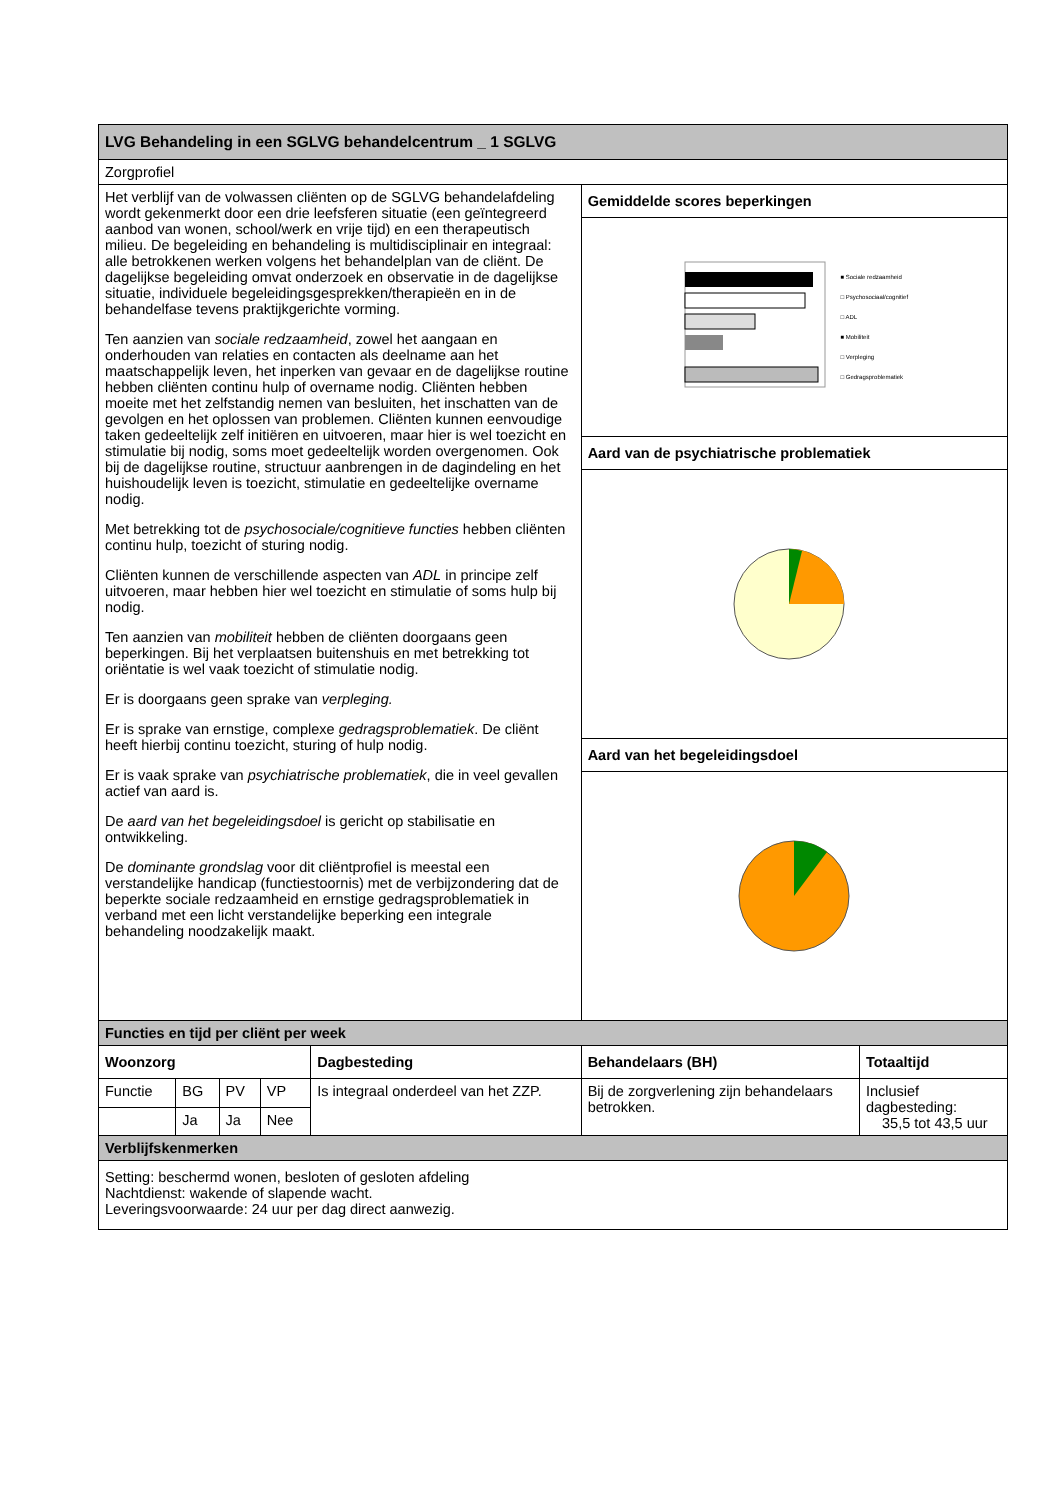| LVG Behandeling in een SGLVG behandelcentrum _ 1 SGLVG | | | | | | |
| Zorgprofiel | | | | | | |
| Het verblijf van de volwassen cliënten op de SGLVG behandelafdeling wordt gekenmerkt door een drie leefsferen situatie (een geïntegreerd aanbod van wonen, school/werk en vrije tijd) en een therapeutisch milieu. De begeleiding en behandeling is multidisciplinair en integraal: alle betrokkenen werken volgens het behandelplan van de cliënt. De dagelijkse begeleiding omvat onderzoek en observatie in de dagelijkse situatie, individuele begeleidingsgesprekken/therapieën en in de behandelfase tevens praktijkgerichte vorming. Ten aanzien van sociale redzaamheid , zowel het aangaan en onderhouden van relaties en contacten als deelname aan het maatschappelijk leven, het inperken van gevaar en de dagelijkse routine hebben cliënten continu hulp of overname nodig. Cliënten hebben moeite met het zelfstandig nemen van besluiten, het inschatten van de gevolgen en het oplossen van problemen. Cliënten kunnen eenvoudige taken gedeeltelijk zelf initiëren en uitvoeren, maar hier is wel toezicht en stimulatie bij nodig, soms moet gedeeltelijk worden overgenomen. Ook bij de dagelijkse routine, structuur aanbrengen in de dagindeling en het huishoudelijk leven is toezicht, stimulatie en gedeeltelijke overname nodig. Met betrekking tot de psychosociale/cognitieve functies hebben cliënten continu hulp, toezicht of sturing nodig. Cliënten kunnen de verschillende aspecten van ADL in principe zelf uitvoeren, maar hebben hier wel toezicht en stimulatie of soms hulp bij nodig. Ten aanzien van mobiliteit hebben de cliënten doorgaans geen beperkingen. Bij het verplaatsen buitenshuis en met betrekking tot oriëntatie is wel vaak toezicht of stimulatie nodig. Er is doorgaans geen sprake van verpleging. Er is sprake van ernstige, complexe gedragsproblematiek . De cliënt heeft hierbij continu toezicht, sturing of hulp nodig. Er is vaak sprake van psychiatrische problematiek , die in veel gevallen actief van aard is. De aard van het begeleidingsdoel is gericht op stabilisatie en ontwikkeling. De dominante grondslag voor dit cliëntprofiel is meestal een verstandelijke handicap (functiestoornis) met de verbijzondering dat de beperkte sociale redzaamheid en ernstige gedragsproblematiek in verband met een licht verstandelijke beperking een integrale behandeling noodzakelijk maakt. | | | | | Gemiddelde scores beperkingen | |
| | | | | | ■ Sociale redzaamheid □ Psychosociaal/cognitief □ ADL ■ Mobiliteit □ Verpleging □ Gedragsproblematiek | |
| | | | | | Aard van de psychiatrische problematiek | |
| | | | | | Aard van het begeleidingsdoel | |
| Functies en tijd per cliënt per week | | | | | | |
| Woonzorg | | | | Dagbesteding | Behandelaars (BH) | Totaaltijd |
| Functie | BG | PV | VP | Is integraal onderdeel van het ZZP. | Bij de zorgverlening zijn behandelaars betrokken. | Inclusief dagbesteding: 35,5 tot 43,5 uur |
| | Ja | Ja | Nee | | | |
| Verblijfskenmerken | | | | | | |
| Setting: beschermd wonen, besloten of gesloten afdeling Nachtdienst: wakende of slapende wacht. Leveringsvoorwaarde: 24 uur per dag direct aanwezig. | | | | | | |